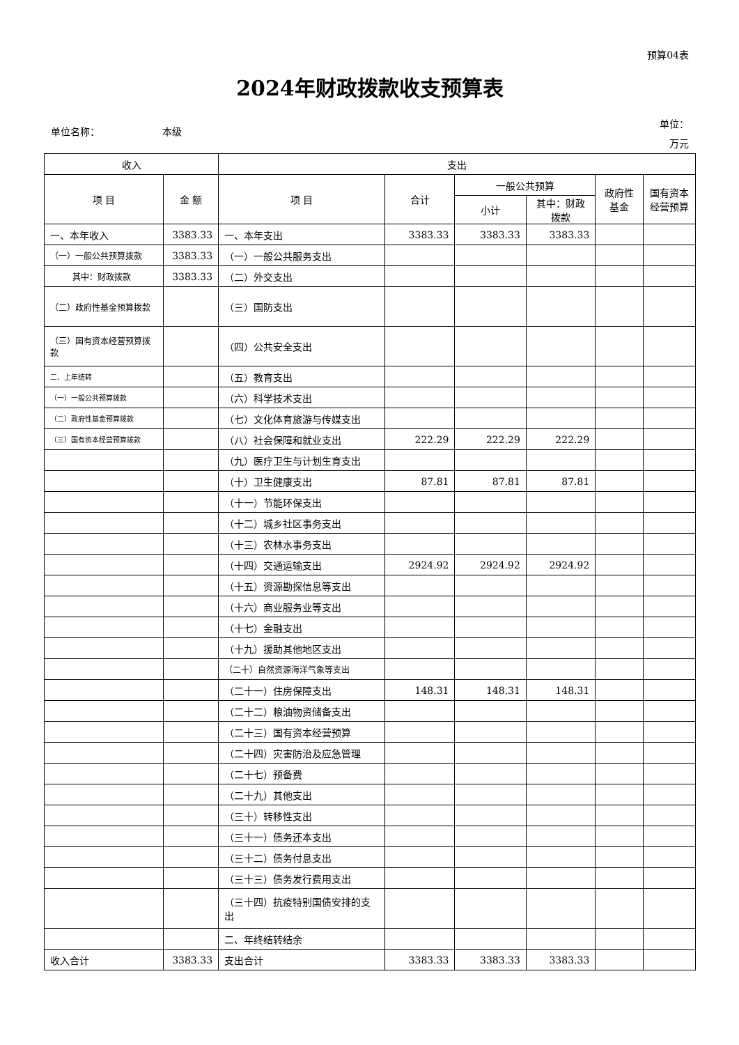预算04表
2024年财政拨款收支预算表
单位名称： 本级
单位：
万元
| 收入 | | 支出 | | | | | |
| --- | --- | --- | --- | --- | --- | --- | --- |
| 项 目 | 金 额 | 项 目 | 合计 | 一般公共预算 | | 政府性基金 | 国有资本经营预算 |
| | | | | 小计 | 其中：财政拨款 | | |
| 一、本年收入 | 3383.33 | 一、本年支出 | 3383.33 | 3383.33 | 3383.33 | | |
| （一）一般公共预算拨款 | 3383.33 | （一）一般公共服务支出 | | | | | |
| 其中：财政拨款 | 3383.33 | （二）外交支出 | | | | | |
| （二）政府性基金预算拨款 | | （三）国防支出 | | | | | |
| （三）国有资本经营预算拨款 | | （四）公共安全支出 | | | | | |
| 二、上年结转 | | （五）教育支出 | | | | | |
| （一）一般公共预算拨款 | | （六）科学技术支出 | | | | | |
| （二）政府性基金预算拨款 | | （七）文化体育旅游与传媒支出 | | | | | |
| （三）国有资本经营预算拨款 | | （八）社会保障和就业支出 | 222.29 | 222.29 | 222.29 | | |
| | | （九）医疗卫生与计划生育支出 | | | | | |
| | | （十）卫生健康支出 | 87.81 | 87.81 | 87.81 | | |
| | | （十一）节能环保支出 | | | | | |
| | | （十二）城乡社区事务支出 | | | | | |
| | | （十三）农林水事务支出 | | | | | |
| | | （十四）交通运输支出 | 2924.92 | 2924.92 | 2924.92 | | |
| | | （十五）资源勘探信息等支出 | | | | | |
| | | （十六）商业服务业等支出 | | | | | |
| | | （十七）金融支出 | | | | | |
| | | （十九）援助其他地区支出 | | | | | |
| | | （二十）自然资源海洋气象等支出 | | | | | |
| | | （二十一）住房保障支出 | 148.31 | 148.31 | 148.31 | | |
| | | （二十二）粮油物资储备支出 | | | | | |
| | | （二十三）国有资本经营预算 | | | | | |
| | | （二十四）灾害防治及应急管理 | | | | | |
| | | （二十七）预备费 | | | | | |
| | | （二十九）其他支出 | | | | | |
| | | （三十）转移性支出 | | | | | |
| | | （三十一）债务还本支出 | | | | | |
| | | （三十二）债务付息支出 | | | | | |
| | | （三十三）债务发行费用支出 | | | | | |
| | | （三十四）抗疫特别国债安排的支出 | | | | | |
| | | 二、年终结转结余 | | | | | |
| 收入合计 | 3383.33 | 支出合计 | 3383.33 | 3383.33 | 3383.33 | | |